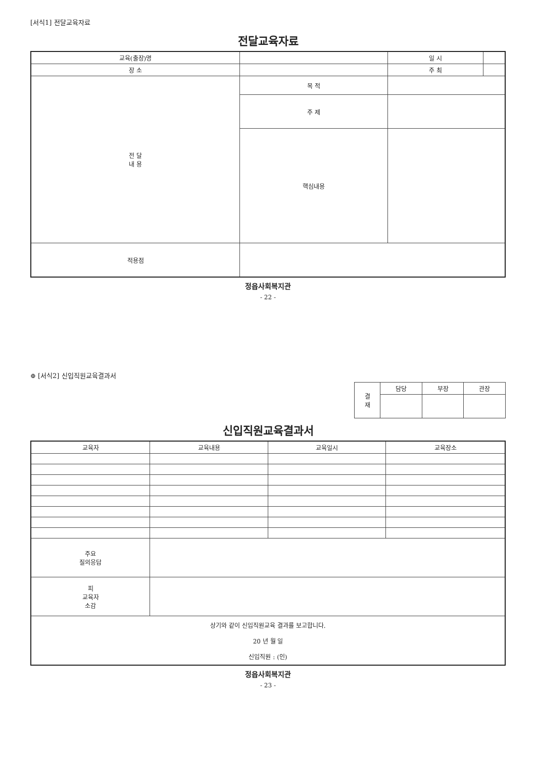[서식1] 전달교육자료
전달교육자료
| 교육(출장)명 | | | 일 시 | |
| 장 소 | | | 주 최 | |
| 전 달 내 용 | 목 적 | | | |
| | 주 제 | | | |
| | 핵심내용 | | | |
| 적용점 | | | | |
정읍사회복지관
- 22 -
⊕ [서식2] 신입직원교육결과서
| 결 재 | 담당 | 부장 | 관장 |
| --- | --- | --- | --- |
신입직원교육결과서
| 교육자 | 교육내용 | 교육일시 | 교육장소 |
| --- | --- | --- | --- |
| 주요 질의응답 | | | |
| 피 교육자 소감 | | | |
| 상기와 같이 신입직원교육 결과를 보고합니다. 20 년 월 일 신입직원 : (인) | | | |
정읍사회복지관
- 23 -